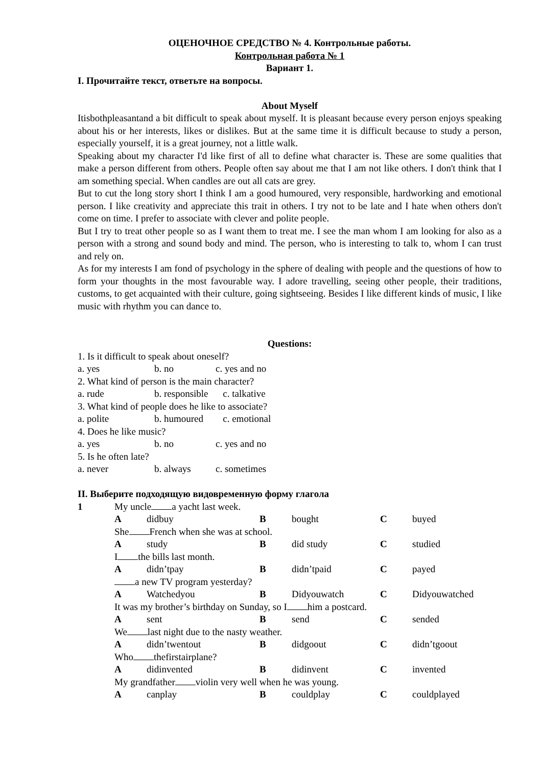ОЦЕНОЧНОЕ СРЕДСТВО № 4. Контрольные работы.
Контрольная работа № 1
Вариант 1.
I. Прочитайте текст, ответьте на вопросы.
About Myself
Itisbothpleasantand a bit difficult to speak about myself. It is pleasant because every person enjoys speaking about his or her interests, likes or dislikes. But at the same time it is difficult because to study a person, especially yourself, it is a great journey, not a little walk.
Speaking about my character I'd like first of all to define what character is. These are some qualities that make a person different from others. People often say about me that I am not like others. I don't think that I am something special. When candles are out all cats are grey.
But to cut the long story short I think I am a good humoured, very responsible, hardworking and emotional person. I like creativity and appreciate this trait in others. I try not to be late and I hate when others don't come on time. I prefer to associate with clever and polite people.
But I try to treat other people so as I want them to treat me. I see the man whom I am looking for also as a person with a strong and sound body and mind. The person, who is interesting to talk to, whom I can trust and rely on.
As for my interests I am fond of psychology in the sphere of dealing with people and the questions of how to form your thoughts in the most favourable way. I adore travelling, seeing other people, their traditions, customs, to get acquainted with their culture, going sightseeing. Besides I like different kinds of music, I like music with rhythm you can dance to.
Questions:
1. Is it difficult to speak about oneself?
a. yes b. no c. yes and no
2. What kind of person is the main character?
a. rude b. responsible c. talkative
3. What kind of people does he like to associate?
a. polite b. humoured c. emotional
4. Does he like music?
a. yes b. no c. yes and no
5. Is he often late?
a. never b. always c. sometimes
II. Выберите подходящую видовременную форму глагола
1 My uncle a yacht last week. A didbuy B bought C buyed She French when she was at school. A study B did study C studied I the bills last month. A didn’tpay B didn’tpaid C payed a new TV program yesterday? A Watchedyou B Didyouwatch C Didyouwatched It was my brother’s birthday on Sunday, so I him a postcard. A sent B send C sended We last night due to the nasty weather. A didn’twentout B didgoout C didn’tgoout Who thefirstairplane? A didinvented B didinvent C invented My grandfather violin very well when he was young. A canplay B couldplay C couldplayed